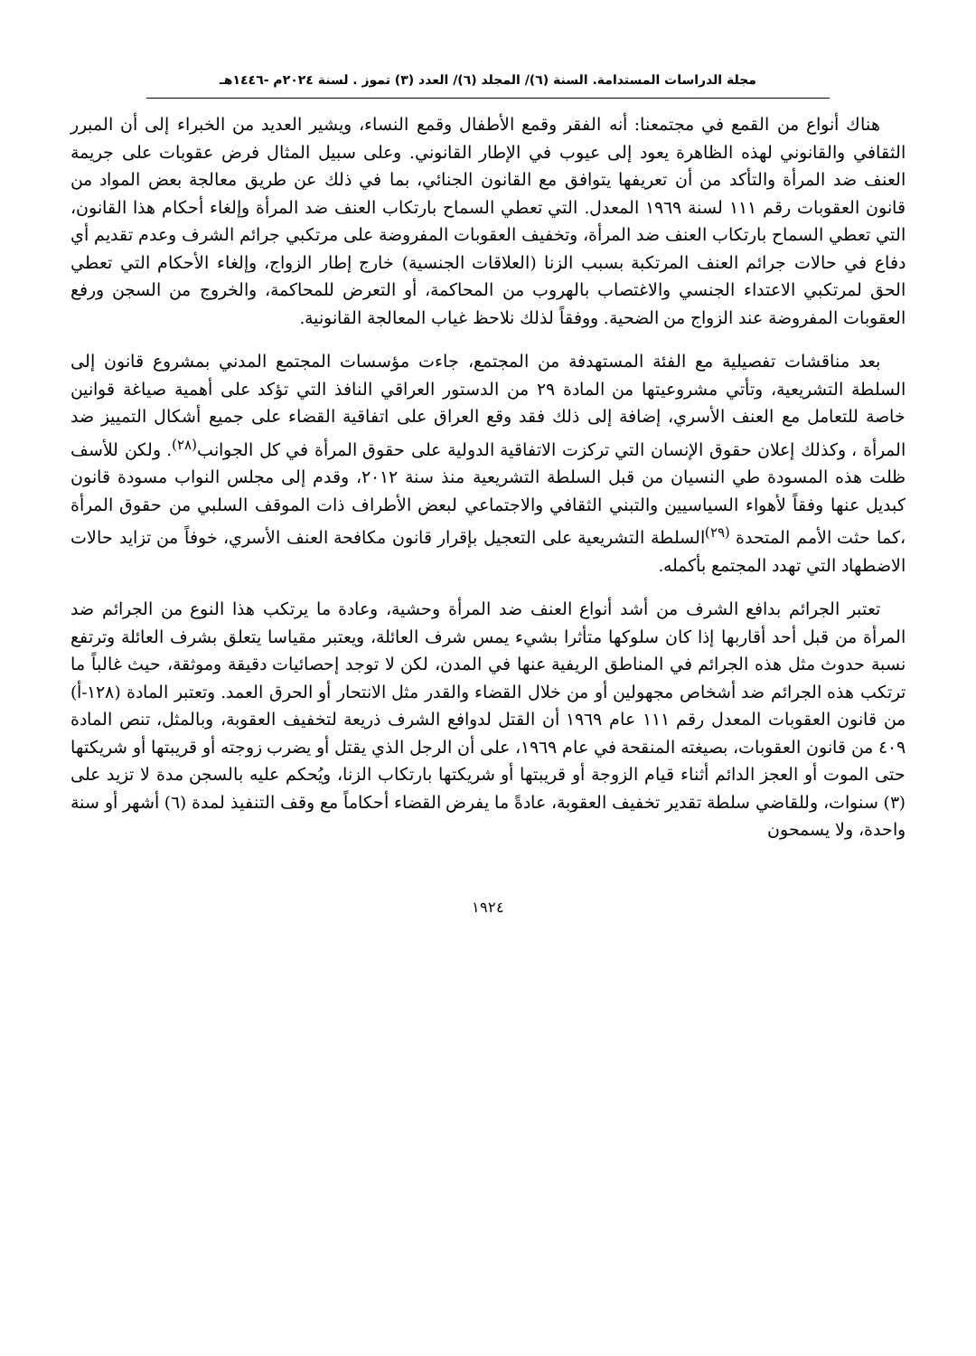مجلة الدراسات المستدامة. السنة (٦)/ المجلد (٦)/ العدد (٣) تموز . لسنة ٢٠٢٤م -١٤٤٦هـ
هناك أنواع من القمع في مجتمعنا: أنه الفقر وقمع الأطفال وقمع النساء، ويشير العديد من الخبراء إلى أن المبرر الثقافي والقانوني لهذه الظاهرة يعود إلى عيوب في الإطار القانوني. وعلى سبيل المثال فرض عقوبات على جريمة العنف ضد المرأة والتأكد من أن تعريفها يتوافق مع القانون الجنائي، بما في ذلك عن طريق معالجة بعض المواد من قانون العقوبات رقم ١١١ لسنة ١٩٦٩ المعدل. التي تعطي السماح بارتكاب العنف ضد المرأة وإلغاء أحكام هذا القانون، التي تعطي السماح بارتكاب العنف ضد المرأة، وتخفيف العقوبات المفروضة على مرتكبي جرائم الشرف وعدم تقديم أي دفاع في حالات جرائم العنف المرتكبة بسبب الزنا (العلاقات الجنسية) خارج إطار الزواج، وإلغاء الأحكام التي تعطي الحق لمرتكبي الاعتداء الجنسي والاغتصاب بالهروب من المحاكمة، أو التعرض للمحاكمة، والخروج من السجن ورفع العقوبات المفروضة عند الزواج من الضحية. ووفقاً لذلك نلاحظ غياب المعالجة القانونية.
بعد مناقشات تفصيلية مع الفئة المستهدفة من المجتمع، جاءت مؤسسات المجتمع المدني بمشروع قانون إلى السلطة التشريعية، وتأتي مشروعيتها من المادة ٢٩ من الدستور العراقي النافذ التي تؤكد على أهمية صياغة قوانين خاصة للتعامل مع العنف الأسري، إضافة إلى ذلك فقد وقع العراق على اتفاقية القضاء على جميع أشكال التمييز ضد المرأة ، وكذلك إعلان حقوق الإنسان التي تركزت الاتفاقية الدولية على حقوق المرأة في كل الجوانب<sup>(٢٨)</sup>. ولكن للأسف ظلت هذه المسودة طي النسيان من قبل السلطة التشريعية منذ سنة ٢٠١٢، وقدم إلى مجلس النواب مسودة قانون كبديل عنها وفقاً لأهواء السياسيين والتبني الثقافي والاجتماعي لبعض الأطراف ذات الموقف السلبي من حقوق المرأة ،كما حثت الأمم المتحدة <sup>(٢٩)</sup>السلطة التشريعية على التعجيل بإقرار قانون مكافحة العنف الأسري، خوفاً من تزايد حالات الاضطهاد التي تهدد المجتمع بأكمله.
تعتبر الجرائم بدافع الشرف من أشد أنواع العنف ضد المرأة وحشية، وعادة ما يرتكب هذا النوع من الجرائم ضد المرأة من قبل أحد أقاربها إذا كان سلوكها متأثرا بشيء يمس شرف العائلة، ويعتبر مقياسا يتعلق بشرف العائلة وترتفع نسبة حدوث مثل هذه الجرائم في المناطق الريفية عنها في المدن، لكن لا توجد إحصائيات دقيقة وموثقة، حيث غالباً ما ترتكب هذه الجرائم ضد أشخاص مجهولين أو من خلال القضاء والقدر مثل الانتحار أو الحرق العمد. وتعتبر المادة (١٢٨-أ) من قانون العقوبات المعدل رقم ١١١ عام ١٩٦٩ أن القتل لدوافع الشرف ذريعة لتخفيف العقوبة، وبالمثل، تنص المادة ٤٠٩ من قانون العقوبات، بصيغته المنقحة في عام ١٩٦٩، على أن الرجل الذي يقتل أو يضرب زوجته أو قريبتها أو شريكتها حتى الموت أو العجز الدائم أثناء قيام الزوجة أو قريبتها أو شريكتها بارتكاب الزنا، ويُحكم عليه بالسجن مدة لا تزيد على (٣) سنوات، وللقاضي سلطة تقدير تخفيف العقوبة، عادةً ما يفرض القضاء أحكاماً مع وقف التنفيذ لمدة (٦) أشهر أو سنة واحدة، ولا يسمحون
١٩٢٤